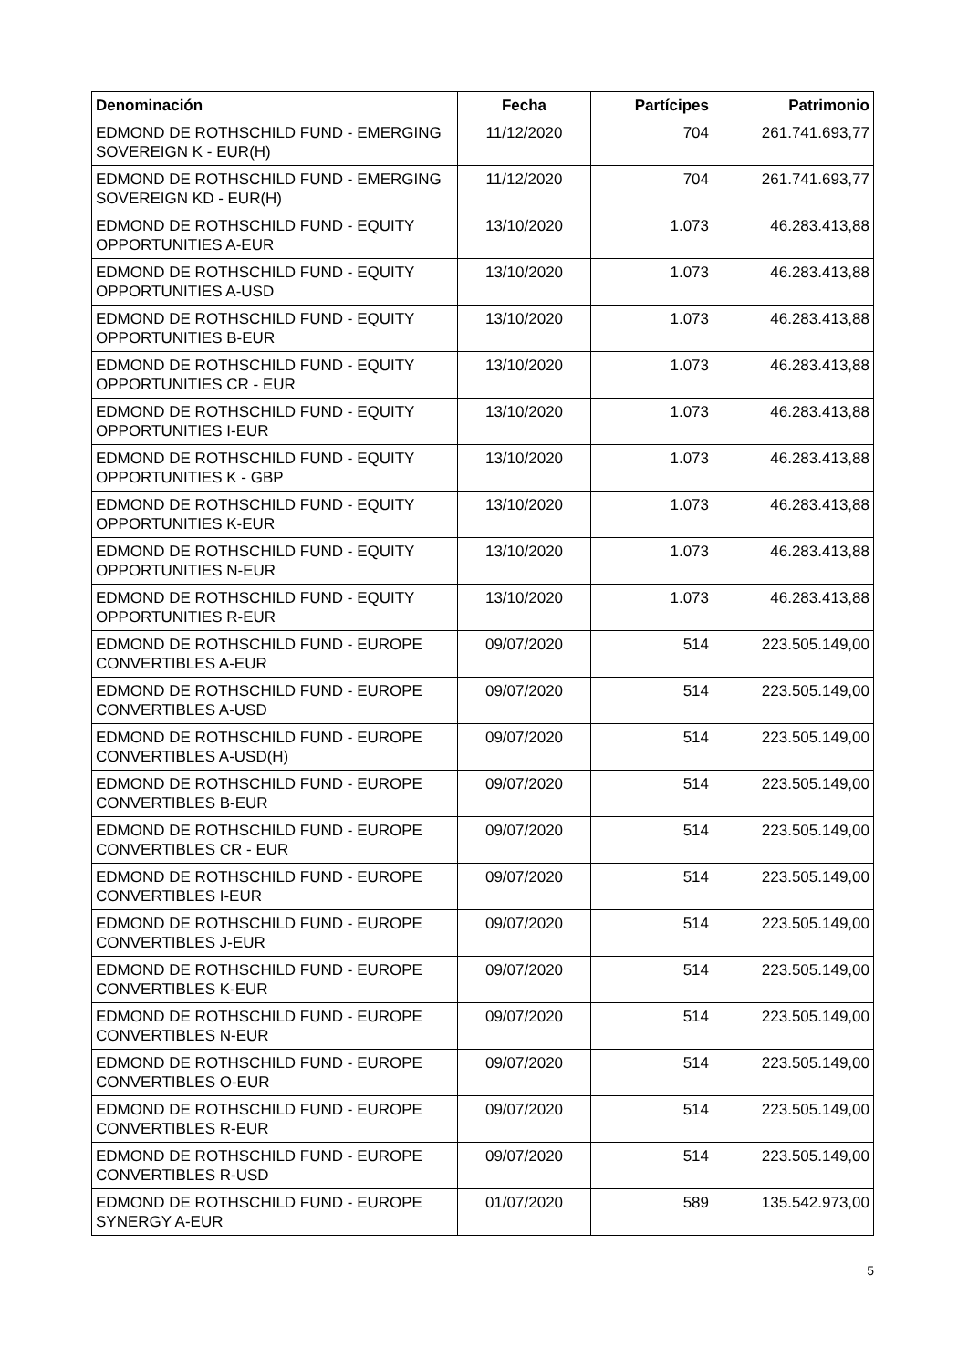| Denominación | Fecha | Partícipes | Patrimonio |
| --- | --- | --- | --- |
| EDMOND DE ROTHSCHILD FUND - EMERGING SOVEREIGN K - EUR(H) | 11/12/2020 | 704 | 261.741.693,77 |
| EDMOND DE ROTHSCHILD FUND - EMERGING SOVEREIGN KD - EUR(H) | 11/12/2020 | 704 | 261.741.693,77 |
| EDMOND DE ROTHSCHILD FUND - EQUITY OPPORTUNITIES A-EUR | 13/10/2020 | 1.073 | 46.283.413,88 |
| EDMOND DE ROTHSCHILD FUND - EQUITY OPPORTUNITIES A-USD | 13/10/2020 | 1.073 | 46.283.413,88 |
| EDMOND DE ROTHSCHILD FUND - EQUITY OPPORTUNITIES B-EUR | 13/10/2020 | 1.073 | 46.283.413,88 |
| EDMOND DE ROTHSCHILD FUND - EQUITY OPPORTUNITIES CR - EUR | 13/10/2020 | 1.073 | 46.283.413,88 |
| EDMOND DE ROTHSCHILD FUND - EQUITY OPPORTUNITIES I-EUR | 13/10/2020 | 1.073 | 46.283.413,88 |
| EDMOND DE ROTHSCHILD FUND - EQUITY OPPORTUNITIES K - GBP | 13/10/2020 | 1.073 | 46.283.413,88 |
| EDMOND DE ROTHSCHILD FUND - EQUITY OPPORTUNITIES K-EUR | 13/10/2020 | 1.073 | 46.283.413,88 |
| EDMOND DE ROTHSCHILD FUND - EQUITY OPPORTUNITIES N-EUR | 13/10/2020 | 1.073 | 46.283.413,88 |
| EDMOND DE ROTHSCHILD FUND - EQUITY OPPORTUNITIES R-EUR | 13/10/2020 | 1.073 | 46.283.413,88 |
| EDMOND DE ROTHSCHILD FUND - EUROPE CONVERTIBLES A-EUR | 09/07/2020 | 514 | 223.505.149,00 |
| EDMOND DE ROTHSCHILD FUND - EUROPE CONVERTIBLES A-USD | 09/07/2020 | 514 | 223.505.149,00 |
| EDMOND DE ROTHSCHILD FUND - EUROPE CONVERTIBLES A-USD(H) | 09/07/2020 | 514 | 223.505.149,00 |
| EDMOND DE ROTHSCHILD FUND - EUROPE CONVERTIBLES B-EUR | 09/07/2020 | 514 | 223.505.149,00 |
| EDMOND DE ROTHSCHILD FUND - EUROPE CONVERTIBLES CR - EUR | 09/07/2020 | 514 | 223.505.149,00 |
| EDMOND DE ROTHSCHILD FUND - EUROPE CONVERTIBLES I-EUR | 09/07/2020 | 514 | 223.505.149,00 |
| EDMOND DE ROTHSCHILD FUND - EUROPE CONVERTIBLES J-EUR | 09/07/2020 | 514 | 223.505.149,00 |
| EDMOND DE ROTHSCHILD FUND - EUROPE CONVERTIBLES K-EUR | 09/07/2020 | 514 | 223.505.149,00 |
| EDMOND DE ROTHSCHILD FUND - EUROPE CONVERTIBLES N-EUR | 09/07/2020 | 514 | 223.505.149,00 |
| EDMOND DE ROTHSCHILD FUND - EUROPE CONVERTIBLES O-EUR | 09/07/2020 | 514 | 223.505.149,00 |
| EDMOND DE ROTHSCHILD FUND - EUROPE CONVERTIBLES R-EUR | 09/07/2020 | 514 | 223.505.149,00 |
| EDMOND DE ROTHSCHILD FUND - EUROPE CONVERTIBLES R-USD | 09/07/2020 | 514 | 223.505.149,00 |
| EDMOND DE ROTHSCHILD FUND - EUROPE SYNERGY A-EUR | 01/07/2020 | 589 | 135.542.973,00 |
5